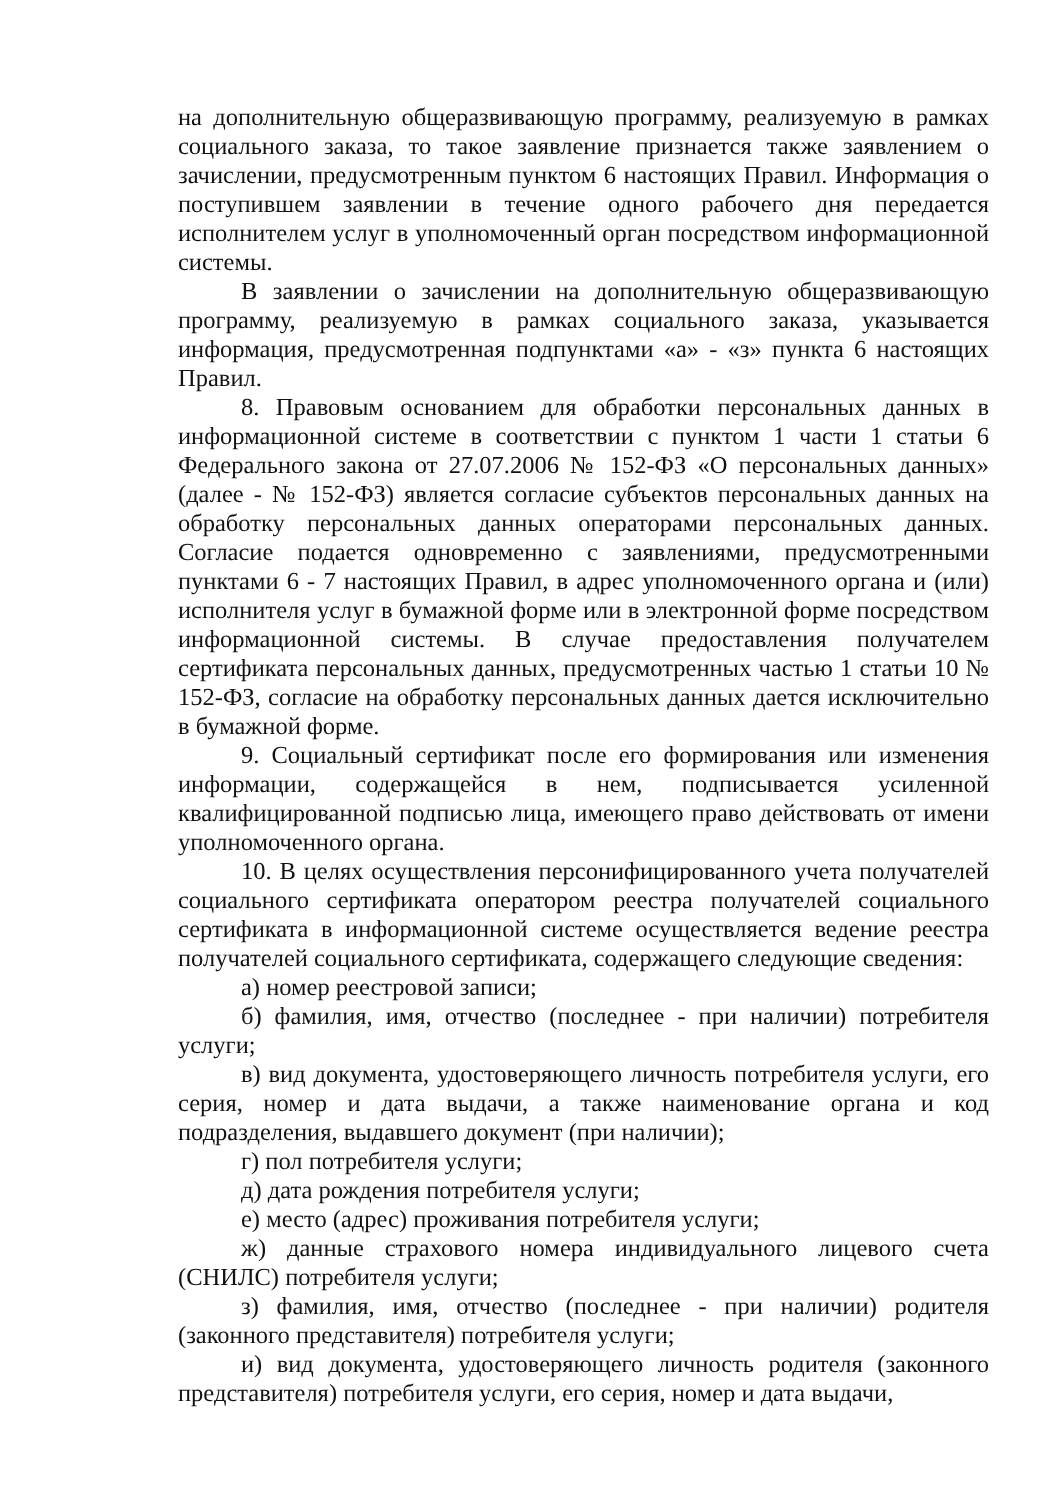на дополнительную общеразвивающую программу, реализуемую в рамках социального заказа, то такое заявление признается также заявлением о зачислении, предусмотренным пунктом 6 настоящих Правил. Информация о поступившем заявлении в течение одного рабочего дня передается исполнителем услуг в уполномоченный орган посредством информационной системы.
В заявлении о зачислении на дополнительную общеразвивающую программу, реализуемую в рамках социального заказа, указывается информация, предусмотренная подпунктами «а» - «з» пункта 6 настоящих Правил.
8. Правовым основанием для обработки персональных данных в информационной системе в соответствии с пунктом 1 части 1 статьи 6 Федерального закона от 27.07.2006 № 152-ФЗ «О персональных данных» (далее - № 152-ФЗ) является согласие субъектов персональных данных на обработку персональных данных операторами персональных данных. Согласие подается одновременно с заявлениями, предусмотренными пунктами 6 - 7 настоящих Правил, в адрес уполномоченного органа и (или) исполнителя услуг в бумажной форме или в электронной форме посредством информационной системы. В случае предоставления получателем сертификата персональных данных, предусмотренных частью 1 статьи 10 № 152-ФЗ, согласие на обработку персональных данных дается исключительно в бумажной форме.
9. Социальный сертификат после его формирования или изменения информации, содержащейся в нем, подписывается усиленной квалифицированной подписью лица, имеющего право действовать от имени уполномоченного органа.
10. В целях осуществления персонифицированного учета получателей социального сертификата оператором реестра получателей социального сертификата в информационной системе осуществляется ведение реестра получателей социального сертификата, содержащего следующие сведения:
а) номер реестровой записи;
б) фамилия, имя, отчество (последнее - при наличии) потребителя услуги;
в) вид документа, удостоверяющего личность потребителя услуги, его серия, номер и дата выдачи, а также наименование органа и код подразделения, выдавшего документ (при наличии);
г) пол потребителя услуги;
д) дата рождения потребителя услуги;
е) место (адрес) проживания потребителя услуги;
ж) данные страхового номера индивидуального лицевого счета (СНИЛС) потребителя услуги;
з) фамилия, имя, отчество (последнее - при наличии) родителя (законного представителя) потребителя услуги;
и) вид документа, удостоверяющего личность родителя (законного представителя) потребителя услуги, его серия, номер и дата выдачи,